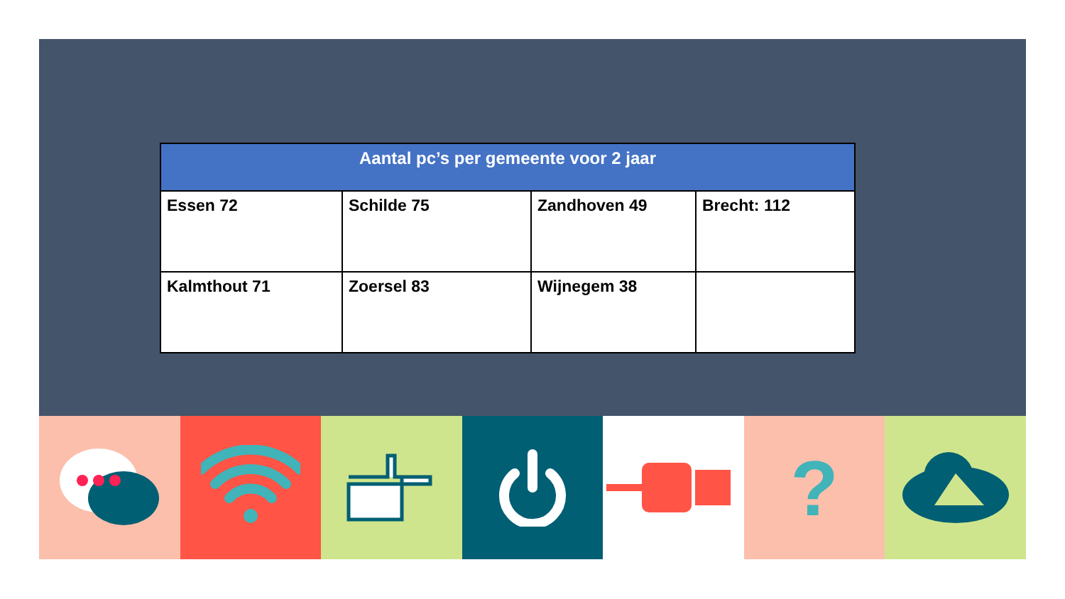| Aantal pc’s per gemeente voor 2 jaar | | | |
| --- | --- | --- | --- |
| Essen 72 | Schilde 75 | Zandhoven 49 | Brecht: 112 |
| Kalmthout 71 | Zoersel 83 | Wijnegem 38 | |
?